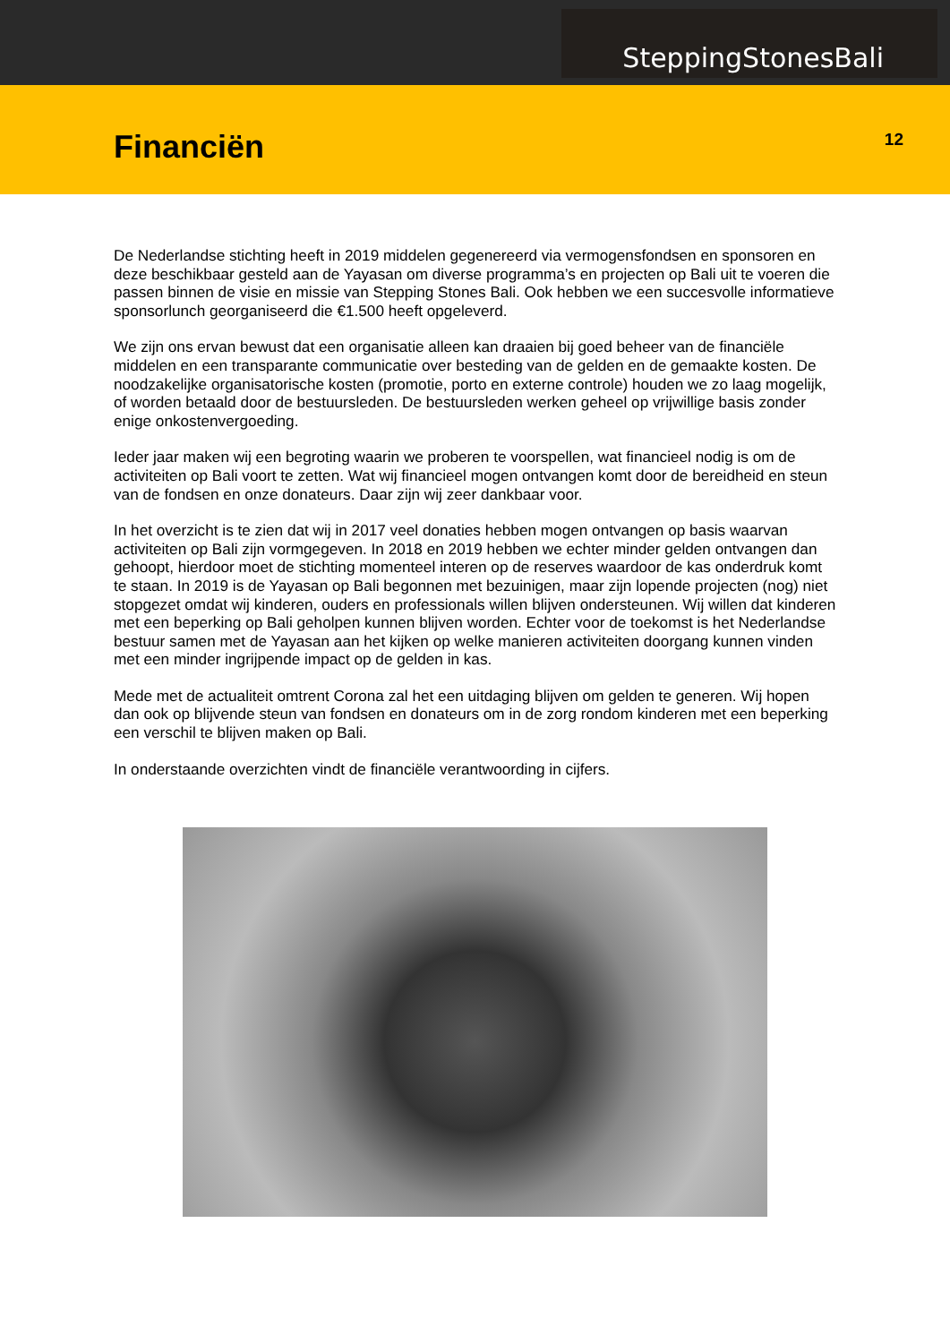SteppingStonesBali
Financiën
12
De Nederlandse stichting heeft in 2019 middelen gegenereerd via vermogensfondsen en sponsoren en deze beschikbaar gesteld aan de Yayasan om diverse programma’s en projecten op Bali uit te voeren die passen binnen de visie en missie van Stepping Stones Bali. Ook hebben we een succesvolle informatieve sponsorlunch georganiseerd die €1.500 heeft opgeleverd.
We zijn ons ervan bewust dat een organisatie alleen kan draaien bij goed beheer van de financiële middelen en een transparante communicatie over besteding van de gelden en de gemaakte kosten. De noodzakelijke organisatorische kosten (promotie, porto en externe controle) houden we zo laag mogelijk, of worden betaald door de bestuursleden. De bestuursleden werken geheel op vrijwillige basis zonder enige onkostenvergoeding.
Ieder jaar maken wij een begroting waarin we proberen te voorspellen, wat financieel nodig is om de activiteiten op Bali voort te zetten. Wat wij financieel mogen ontvangen komt door de bereidheid en steun van de fondsen en onze donateurs. Daar zijn wij zeer dankbaar voor.
In het overzicht is te zien dat wij in 2017 veel donaties hebben mogen ontvangen op basis waarvan activiteiten op Bali zijn vormgegeven. In 2018 en 2019 hebben we echter minder gelden ontvangen dan gehoopt, hierdoor moet de stichting momenteel interen op de reserves waardoor de kas onderdruk komt te staan. In 2019 is de Yayasan op Bali begonnen met bezuinigen, maar zijn lopende projecten (nog) niet stopgezet omdat wij kinderen, ouders en professionals willen blijven ondersteunen. Wij willen dat kinderen met een beperking op Bali geholpen kunnen blijven worden. Echter voor de toekomst is het Nederlandse bestuur samen met de Yayasan aan het kijken op welke manieren activiteiten doorgang kunnen vinden met een minder ingrijpende impact op de gelden in kas.
Mede met de actualiteit omtrent Corona zal het een uitdaging blijven om gelden te generen. Wij hopen dan ook op blijvende steun van fondsen en donateurs om in de zorg rondom kinderen met een beperking een verschil te blijven maken op Bali.
In onderstaande overzichten vindt de financiële verantwoording in cijfers.